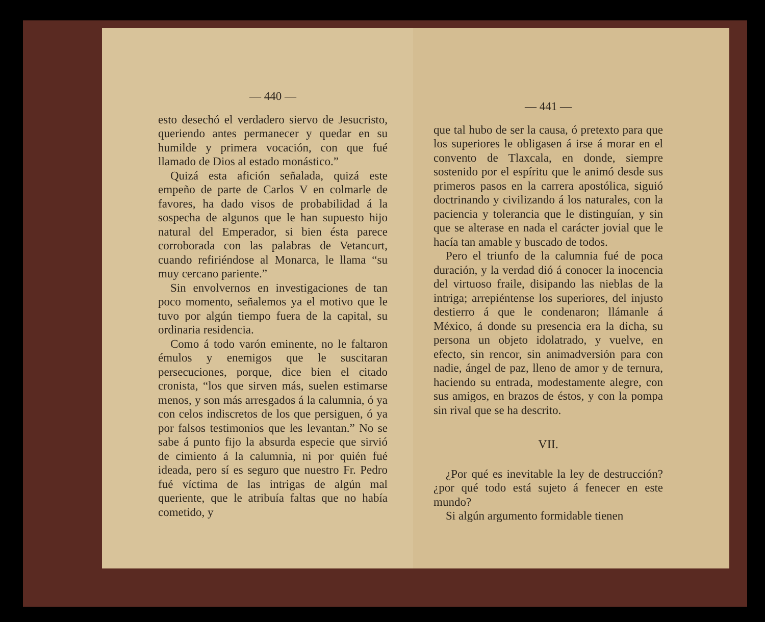— 440 —
esto desechó el verdadero siervo de Jesucristo, queriendo antes permanecer y quedar en su humilde y primera vocación, con que fué llamado de Dios al estado monástico.”
Quizá esta afición señalada, quizá este empeño de parte de Carlos V en colmarle de favores, ha dado visos de probabilidad á la sospecha de algunos que le han supuesto hijo natural del Emperador, si bien ésta parece corroborada con las palabras de Vetancurt, cuando refiriéndose al Monarca, le llama “su muy cercano pariente.”
Sin envolvernos en investigaciones de tan poco momento, señalemos ya el motivo que le tuvo por algún tiempo fuera de la capital, su ordinaria residencia.
Como á todo varón eminente, no le faltaron émulos y enemigos que le suscitaran persecuciones, porque, dice bien el citado cronista, “los que sirven más, suelen estimarse menos, y son más arresgados á la calumnia, ó ya con celos indiscretos de los que persiguen, ó ya por falsos testimonios que les levantan.” No se sabe á punto fijo la absurda especie que sirvió de cimiento á la calumnia, ni por quién fué ideada, pero sí es seguro que nuestro Fr. Pedro fué víctima de las intrigas de algún mal queriente, que le atribuía faltas que no había cometido, y
— 441 —
que tal hubo de ser la causa, ó pretexto para que los superiores le obligasen á irse á morar en el convento de Tlaxcala, en donde, siempre sostenido por el espíritu que le animó desde sus primeros pasos en la carrera apostólica, siguió doctrinando y civilizando á los naturales, con la paciencia y tolerancia que le distinguían, y sin que se alterase en nada el carácter jovial que le hacía tan amable y buscado de todos.
Pero el triunfo de la calumnia fué de poca duración, y la verdad dió á conocer la inocencia del virtuoso fraile, disipando las nieblas de la intriga; arrepiéntense los superiores, del injusto destierro á que le condenaron; llámanle á México, á donde su presencia era la dicha, su persona un objeto idolatrado, y vuelve, en efecto, sin rencor, sin animadversión para con nadie, ángel de paz, lleno de amor y de ternura, haciendo su entrada, modestamente alegre, con sus amigos, en brazos de éstos, y con la pompa sin rival que se ha descrito.
VII.
¿Por qué es inevitable la ley de destrucción? ¿por qué todo está sujeto á fenecer en este mundo?
Si algún argumento formidable tienen